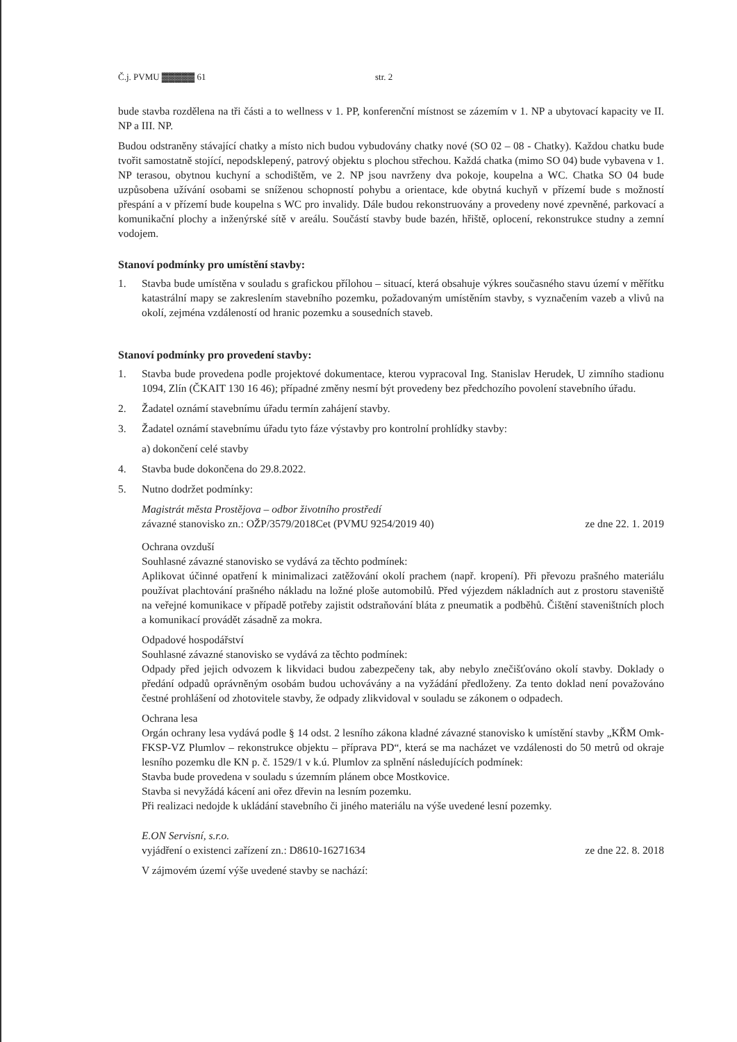Č.j. PVMU ▓▓▓▓▓ 61 str. 2
bude stavba rozdělena na tři části a to wellness v 1. PP, konferenční místnost se zázemím v 1. NP a ubytovací kapacity ve II. NP a III. NP.
Budou odstraněny stávající chatky a místo nich budou vybudovány chatky nové (SO 02 – 08 - Chatky). Každou chatku bude tvořit samostatně stojící, nepodsklepený, patrový objektu s plochou střechou. Každá chatka (mimo SO 04) bude vybavena v 1. NP terasou, obytnou kuchyní a schodištěm, ve 2. NP jsou navrženy dva pokoje, koupelna a WC. Chatka SO 04 bude uzpůsobena užívání osobami se sníženou schopností pohybu a orientace, kde obytná kuchyň v přízemí bude s možností přespání a v přízemí bude koupelna s WC pro invalidy. Dále budou rekonstruovány a provedeny nové zpevněné, parkovací a komunikační plochy a inženýrské sítě v areálu. Součástí stavby bude bazén, hřiště, oplocení, rekonstrukce studny a zemní vodojem.
Stanoví podmínky pro umístění stavby:
1. Stavba bude umístěna v souladu s grafickou přílohou – situací, která obsahuje výkres současného stavu území v měřítku katastrální mapy se zakreslením stavebního pozemku, požadovaným umístěním stavby, s vyznačením vazeb a vlivů na okolí, zejména vzdáleností od hranic pozemku a sousedních staveb.
Stanoví podmínky pro provedení stavby:
1. Stavba bude provedena podle projektové dokumentace, kterou vypracoval Ing. Stanislav Herudek, U zimního stadionu 1094, Zlín (ČKAIT 130 16 46); případné změny nesmí být provedeny bez předchozího povolení stavebního úřadu.
2. Žadatel oznámí stavebnímu úřadu termín zahájení stavby.
3. Žadatel oznámí stavebnímu úřadu tyto fáze výstavby pro kontrolní prohlídky stavby:
a) dokončení celé stavby
4. Stavba bude dokončena do 29.8.2022.
5. Nutno dodržet podmínky:
Magistrát města Prostějova – odbor životního prostředí
závazné stanovisko zn.: OŽP/3579/2018Cet (PVMU 9254/2019 40) ze dne 22. 1. 2019
Ochrana ovzduší
Souhlasné závazné stanovisko se vydává za těchto podmínek:
Aplikovat účinné opatření k minimalizaci zatěžování okolí prachem (např. kropení). Při převozu prašného materiálu používat plachtování prašného nákladu na ložné ploše automobilů. Před výjezdem nákladních aut z prostoru staveniště na veřejné komunikace v případě potřeby zajistit odstraňování bláta z pneumatik a podběhů. Čištění staveništních ploch a komunikací provádět zásadně za mokra.
Odpadové hospodářství
Souhlasné závazné stanovisko se vydává za těchto podmínek:
Odpady před jejich odvozem k likvidaci budou zabezpečeny tak, aby nebylo znečišťováno okolí stavby. Doklady o předání odpadů oprávněným osobám budou uchovávány a na vyžádání předloženy. Za tento doklad není považováno čestné prohlášení od zhotovitele stavby, že odpady zlikvidoval v souladu se zákonem o odpadech.
Ochrana lesa
Orgán ochrany lesa vydává podle § 14 odst. 2 lesního zákona kladné závazné stanovisko k umístění stavby „KŘM Omk-FKSP-VZ Plumlov – rekonstrukce objektu – příprava PD“, která se ma nacházet ve vzdálenosti do 50 metrů od okraje lesního pozemku dle KN p. č. 1529/1 v k.ú. Plumlov za splnění následujících podmínek:
Stavba bude provedena v souladu s územním plánem obce Mostkovice.
Stavba si nevyžádá kácení ani ořez dřevin na lesním pozemku.
Při realizaci nedojde k ukládání stavebního či jiného materiálu na výše uvedené lesní pozemky.
E.ON Servisní, s.r.o.
vyjádření o existenci zařízení zn.: D8610-16271634 ze dne 22. 8. 2018
V zájmovém území výše uvedené stavby se nachází: